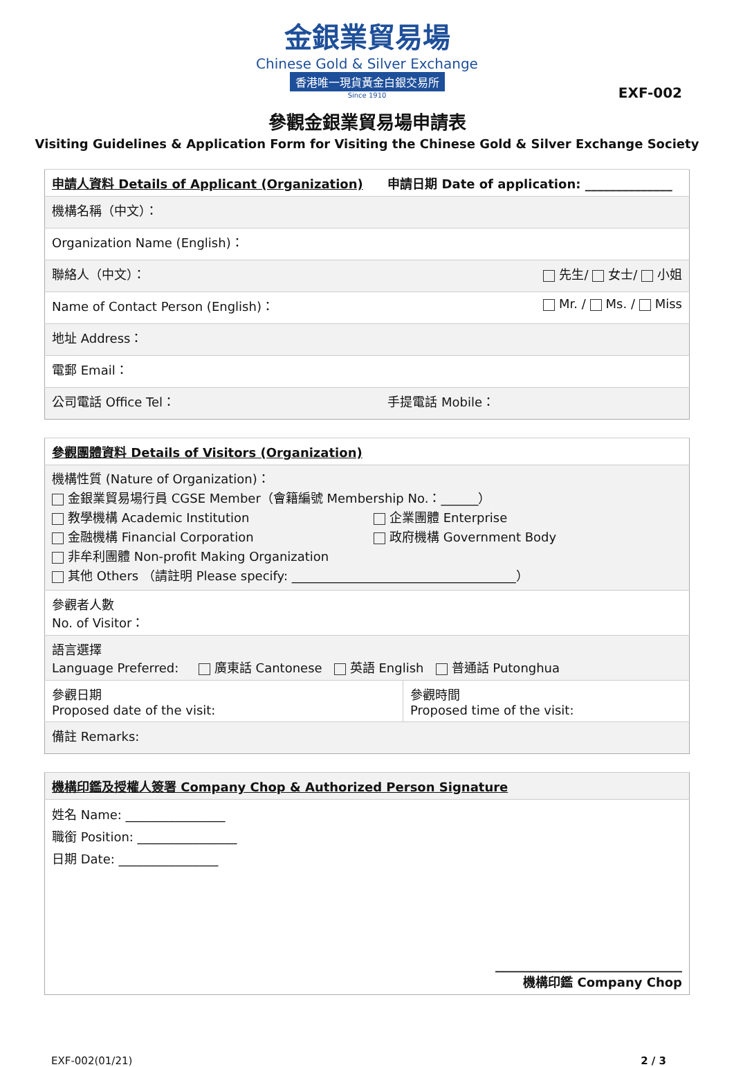金銀業貿易場
Chinese Gold & Silver Exchange
香港唯一現貨黃金白銀交易所
Since 1910
EXF-002
參觀金銀業貿易場申請表
Visiting Guidelines & Application Form for Visiting the Chinese Gold & Silver Exchange Society
| 申請人資料 Details of Applicant (Organization) | 申請日期 Date of application: ______________ |
| 機構名稱（中文）： | |
| Organization Name (English)： | |
| 聯絡人（中文）： | 先生/ 女士/ 小姐 |
| Name of Contact Person (English)： | Mr. / Ms. / Miss |
| 地址 Address： | |
| 電郵 Email： | |
| 公司電話 Office Tel： | 手提電話 Mobile： |
| 參觀團體資料 Details of Visitors (Organization) | |
| 機構性質 (Nature of Organization)： 金銀業貿易場行員 CGSE Member（會籍編號 Membership No.：______） 教學機構 Academic Institution 企業團體 Enterprise 金融機構 Financial Corporation 政府機構 Government Body 非牟利團體 Non-profit Making Organization 其他 Others （請註明 Please specify: ____________________________________） | |
| 參觀者人數 No. of Visitor： | |
| 語言選擇 Language Preferred: 廣東話 Cantonese 英語 English 普通話 Putonghua | |
| 參觀日期 Proposed date of the visit: | 參觀時間 Proposed time of the visit: |
| 備註 Remarks: | |
| 機構印鑑及授權人簽署 Company Chop & Authorized Person Signature |
| 姓名 Name: ________________ 職銜 Position: ________________ 日期 Date: ________________ |
| ______________________________ 機構印鑑 Company Chop |
EXF-002(01/21) 2 / 3